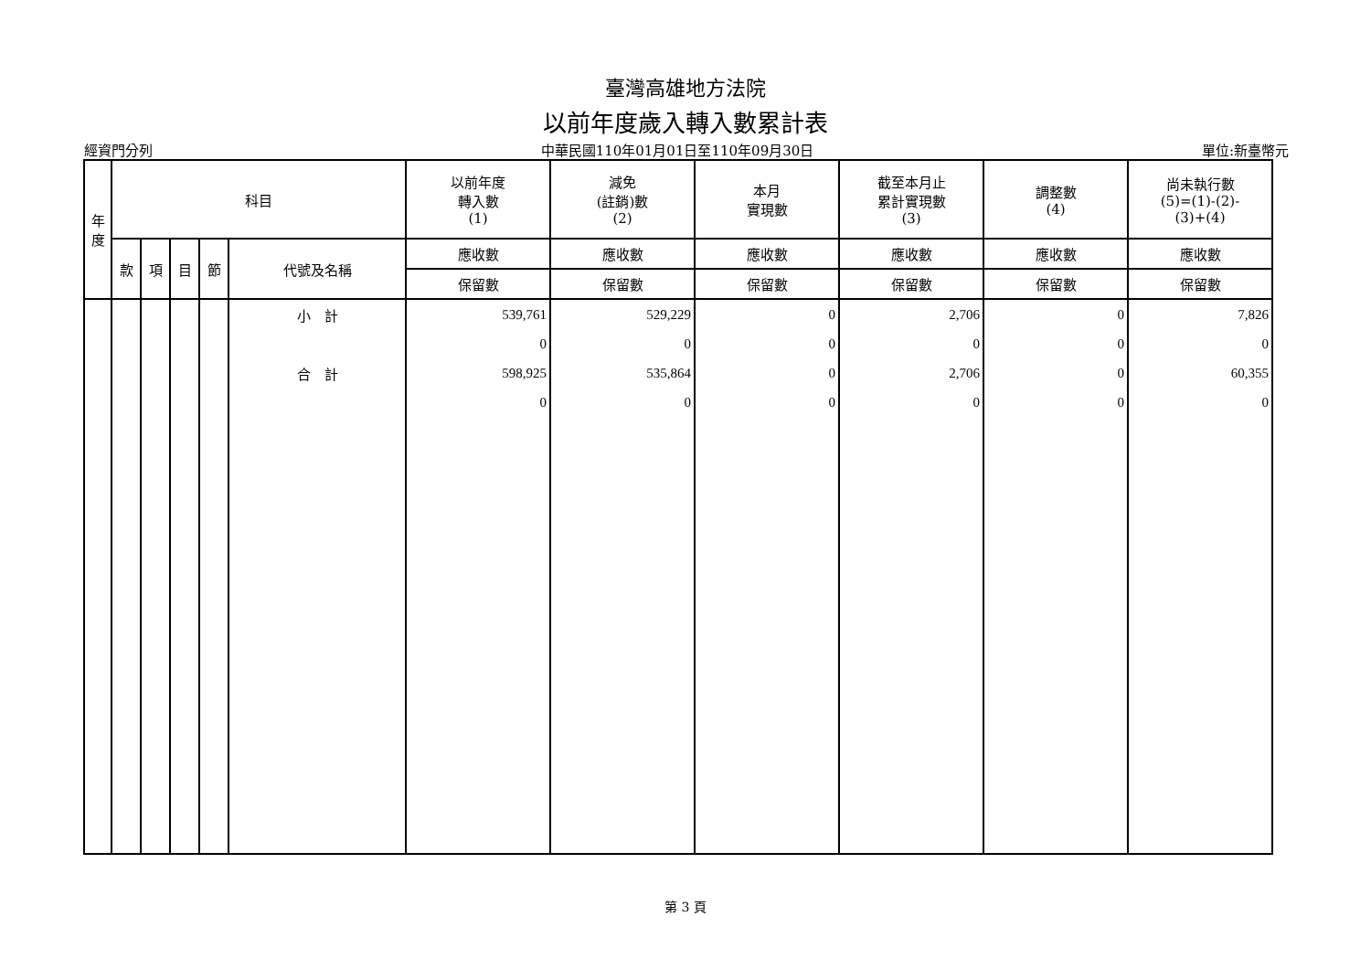臺灣高雄地方法院
以前年度歲入轉入數累計表
經資門分列 中華民國110年01月01日至110年09月30日 單位:新臺幣元
| 年 度 | 科目 | | | | | 以前年度 轉入數 (1) | 減免 (註銷)數 (2) | 本月 實現數 | 截至本月止 累計實現數 (3) | 調整數 (4) | 尚未執行數 (5)=(1)-(2)- (3)+(4) |
| --- | --- | --- | --- | --- | --- | --- | --- | --- | --- | --- | --- |
| | 款 | 項 | 目 | 節 | 代號及名稱 | 應收數 | 應收數 | 應收數 | 應收數 | 應收數 | 應收數 |
| | | | | | | 保留數 | 保留數 | 保留數 | 保留數 | 保留數 | 保留數 |
| | | | | | 小 計 | 539,761 | 529,229 | 0 | 2,706 | 0 | 7,826 |
| | | | | | | 0 | 0 | 0 | 0 | 0 | 0 |
| | | | | | 合 計 | 598,925 | 535,864 | 0 | 2,706 | 0 | 60,355 |
| | | | | | | 0 | 0 | 0 | 0 | 0 | 0 |
第 3 頁